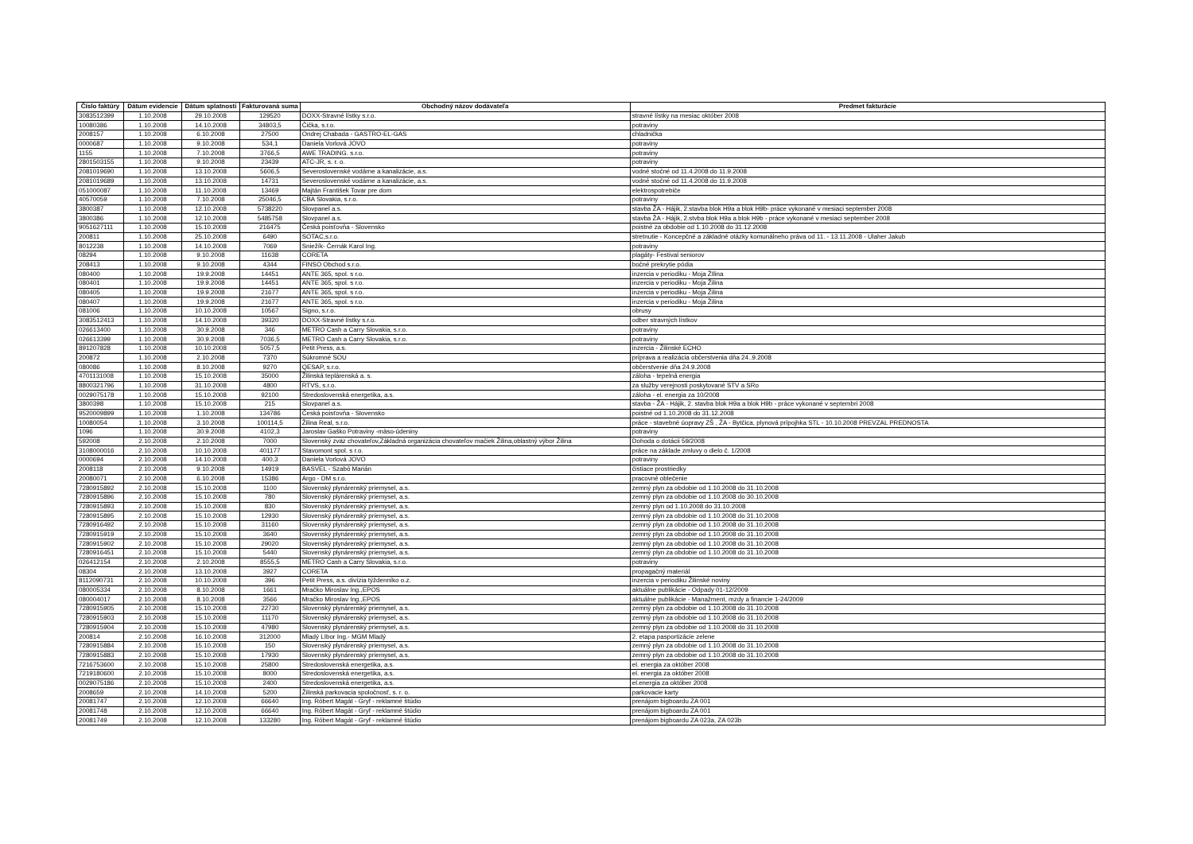| Číslo faktúry | Dátum evidencie | Dátum splatnosti | Fakturovaná suma | Obchodný názov dodávateľa | Predmet fakturácie |
| --- | --- | --- | --- | --- | --- |
| 3083512399 | 1.10.2008 | 29.10.2008 | 129520 | DOXX-Stravné lístky s.r.o. | stravné lístky na mesiac október 2008 |
| 10080386 | 1.10.2008 | 14.10.2008 | 34803,5 | Čička, s.r.o. | potraviny |
| 2008157 | 1.10.2008 | 6.10.2008 | 27500 | Ondrej Chabada - GASTRO-EL-GAS | chladnička |
| 0000687 | 1.10.2008 | 9.10.2008 | 534,1 | Daniela Vorlová JOVO | potraviny |
| 1155 | 1.10.2008 | 7.10.2008 | 3766,5 | AWE TRADING. s.r.o. | potraviny |
| 2801503155 | 1.10.2008 | 9.10.2008 | 23439 | ATC-JR, s. r. o. | potraviny |
| 2081019690 | 1.10.2008 | 13.10.2008 | 5606,5 | Severoslovenské vodárne a kanalizácie, a.s. | vodné stočné od 11.4.2008 do 11.9.2008 |
| 2081019689 | 1.10.2008 | 13.10.2008 | 14731 | Severoslovenské vodárne a kanalizácie, a.s. | vodné stočné od 11.4.2008 do 11.9.2008 |
| 051000087 | 1.10.2008 | 11.10.2008 | 13469 | Majtán František Tovar pre dom | elektrospotrebiče |
| 40570059 | 1.10.2008 | 7.10.2008 | 25046,5 | CBA Slovakia, s.r.o. | potraviny |
| 3800387 | 1.10.2008 | 12.10.2008 | 5738220 | Slovpanel a.s. | stavba ŽA - Hájik, 2.stavba blok H9a a blok H9b- práce vykonané v mesiaci september 2008 |
| 3800386 | 1.10.2008 | 12.10.2008 | 5485758 | Slovpanel a.s. | stavba ŽA - Hájik, 2.stvba blok H9a a blok H9b - práce vykonané v mesiaci september 2008 |
| 9051627111 | 1.10.2008 | 15.10.2008 | 216475 | Česká poisťovňa - Slovensko | poistné za obdobie od 1.10.2008 do 31.12.2008 |
| 200811 | 1.10.2008 | 25.10.2008 | 6490 | SOTAC,s.r.o. | stretnutie - Koncepčné a základné otázky komunálneho práva od 11. - 13.11.2008 - Ulaher Jakub |
| 8012238 | 1.10.2008 | 14.10.2008 | 7069 | Sniežík- Černák Karol Ing. | potraviny |
| 08294 | 1.10.2008 | 9.10.2008 | 11638 | CORETA | plagáty- Festival seniorov |
| 208413 | 1.10.2008 | 9.10.2008 | 4344 | FINSO Obchod s.r.o. | bočné prekrytie pódia |
| 080400 | 1.10.2008 | 19.9.2008 | 14451 | ANTE 365, spol. s r.o. | inzercia v periodiku - Moja ŽIlina |
| 080401 | 1.10.2008 | 19.9.2008 | 14451 | ANTE 365, spol. s r.o. | inzercia v periodiku - Moja Žilina |
| 080405 | 1.10.2008 | 19.9.2008 | 21677 | ANTE 365, spol. s r.o. | inzercia v periodiku - Moja Žilina |
| 080407 | 1.10.2008 | 19.9.2008 | 21677 | ANTE 365, spol. s r.o. | inzercia v periodiku - Moja Žilina |
| 081006 | 1.10.2008 | 10.10.2008 | 10567 | Signo, s.r.o. | obrusy |
| 3083512413 | 1.10.2008 | 14.10.2008 | 39320 | DOXX-Stravné lístky s.r.o. | odber stravných lístkov |
| 026613400 | 1.10.2008 | 30.9.2008 | 346 | METRO Cash a Carry Slovakia, s.r.o. | potraviny |
| 026613399 | 1.10.2008 | 30.9.2008 | 7036,5 | METRO Cash a Carry Slovakia, s.r.o. | potraviny |
| 891207828 | 1.10.2008 | 10.10.2008 | 5057,5 | Petit Press, a.s. | inzercia - Žilinské ECHO |
| 200872 | 1.10.2008 | 2.10.2008 | 7370 | Súkromné SOU | príprava a realizácia občerstvenia dňa 24..9.2008 |
| 080086 | 1.10.2008 | 8.10.2008 | 9270 | QESAP, s.r.o. | občerstvenie dňa 24.9.2008 |
| 4701131008 | 1.10.2008 | 15.10.2008 | 35000 | Žilinská teplárenská a. s. | záloha - tepelná energia |
| 8800321796 | 1.10.2008 | 31.10.2008 | 4800 | RTVS, s.r.o. | za služby verejnosti poskytované STV a SRo |
| 0029075178 | 1.10.2008 | 15.10.2008 | 92100 | Stredoslovenská energetika, a.s. | záloha - el. energia za 10/2008 |
| 3800398 | 1.10.2008 | 15.10.2008 | 215 | Slovpanel a.s. | stavba - ŽA - Hájik, 2. stavba blok H9a a blok H9b - práce vykonané v septembri 2008 |
| 9520009899 | 1.10.2008 | 1.10.2008 | 134786 | Česká poisťovňa - Slovensko | poistné od 1.10.2008 do 31.12.2008 |
| 10080054 | 1.10.2008 | 3.10.2008 | 100114,5 | Žilina Real, s.r.o. | práce - stavebné úopravy ZŠ , ŽA - Bytčica, plynová prípojhka STL - 10.10.2008 PREVZAL PREDNOSTA |
| 1096 | 1.10.2008 | 30.9.2008 | 4102,3 | Jaroslav Gaško Potraviny -mäso-údeniny | potraviny |
| 592008 | 2.10.2008 | 2.10.2008 | 7000 | Slovenský zväz chovateľov,Základná organizácia chovateľov mačiek Žilina,oblastný výbor Žilina | Dohoda o dotácii 59/2008 |
| 3108000016 | 2.10.2008 | 10.10.2008 | 401177 | Stavomont spol. s r.o. | práce na základe zmluvy o dielo č. 1/2008 |
| 0000694 | 2.10.2008 | 14.10.2008 | 400,3 | Daniela Vorlová JOVO | potraviny |
| 2008118 | 2.10.2008 | 9.10.2008 | 14919 | BASVEL - Szabó Marián | čistiace prostriedky |
| 20080071 | 2.10.2008 | 6.10.2008 | 15386 | Argo - DM s.r.o. | pracovné oblečenie |
| 7280915892 | 2.10.2008 | 15.10.2008 | 1100 | Slovenský plynárenský priemysel, a.s. | zemný plyn za obdobie od 1.10.2008 do 31.10.2008 |
| 7280915896 | 2.10.2008 | 15.10.2008 | 780 | Slovenský plynárenský priemysel, a.s. | zemný plyn za obdobie od 1.10.2008 do 30.10.2008 |
| 7280915893 | 2.10.2008 | 15.10.2008 | 830 | Slovenský plynárenský priemysel, a.s. | zemný plyn od 1.10.2008 do 31.10.2008 |
| 7280915895 | 2.10.2008 | 15.10.2008 | 12930 | Slovenský plynárenský priemysel, a.s. | zemný plyn za obdobie od 1.10.2008 do 31.10.2008 |
| 7280916492 | 2.10.2008 | 15.10.2008 | 31160 | Slovenský plynárenský priemysel, a.s. | zemný plyn za obdobie od 1.10.2008 do 31.10.2008 |
| 7280915919 | 2.10.2008 | 15.10.2008 | 3640 | Slovenský plynárenský priemysel, a.s. | zemný plyn za obdobie od 1.10.2008 do 31.10.2008 |
| 7280915902 | 2.10.2008 | 15.10.2008 | 29020 | Slovenský plynárenský priemysel, a.s. | zemný plyn za obdobie od 1.10.2008 do 31.10.2008 |
| 7280916451 | 2.10.2008 | 15.10.2008 | 5440 | Slovenský plynárenský priemysel, a.s. | zemný plyn za obdobie od 1.10.2008 do 31.10.2008 |
| 026412154 | 2.10.2008 | 2.10.2008 | 8555,5 | METRO Cash a Carry Slovakia, s.r.o. | potraviny |
| 08304 | 2.10.2008 | 13.10.2008 | 3927 | CORETA | propagačný materiál |
| 8112090731 | 2.10.2008 | 10.10.2008 | 396 | Petit Press, a.s. divízia týždenníko o.z. | inzercia v periodiku Žilinské noviny |
| 080005334 | 2.10.2008 | 8.10.2008 | 1661 | Mračko Miroslav Ing.,EPOS | aktuálne publikácie - Odpady 01-12/2009 |
| 080004017 | 2.10.2008 | 8.10.2008 | 3566 | Mračko Miroslav Ing.,EPOS | aktuálne publikácie - Manažment, mzdy a financie 1-24/2009 |
| 7280915905 | 2.10.2008 | 15.10.2008 | 22730 | Slovenský plynárenský priemysel, a.s. | zemný plyn za obdobie od 1.10.2008 do 31.10.2008 |
| 7280915903 | 2.10.2008 | 15.10.2008 | 11170 | Slovenský plynárenský priemysel, a.s. | zemný plyn za obdobie od 1.10.2008 do 31.10.2008 |
| 7280915904 | 2.10.2008 | 15.10.2008 | 47980 | Slovenský plynárenský priemysel, a.s. | zemný plyn za obdobie od 1.10.2008 do 31.10.2008 |
| 200814 | 2.10.2008 | 16.10.2008 | 312000 | Mladý LIbor Ing.- MGM Mladý | 2. etapa pasportizácie zelene |
| 7280915884 | 2.10.2008 | 15.10.2008 | 150 | Slovenský plynárenský priemysel, a.s. | zemný plyn za obdobie od 1.10.2008 do 31.10.2008 |
| 7280915883 | 2.10.2008 | 15.10.2008 | 17930 | Slovenský plynárenský priemysel, a.s. | zemný plyn za obdobie od 1.10.2008 do 31.10.2008 |
| 7216753600 | 2.10.2008 | 15.10.2008 | 25800 | Stredoslovenská energetika, a.s. | el. energia za október 2008 |
| 7219180600 | 2.10.2008 | 15.10.2008 | 8000 | Stredoslovenská energetika, a.s. | el. energia za október 2008 |
| 0029075186 | 2.10.2008 | 15.10.2008 | 2400 | Stredoslovenská energetika, a.s. | el.energia za október 2008 |
| 2008659 | 2.10.2008 | 14.10.2008 | 5200 | Žilinská parkovacia spoločnosť, s. r. o. | parkovacie karty |
| 20081747 | 2.10.2008 | 12.10.2008 | 66640 | Ing. Róbert Magát - Gryf - reklamné štúdio | prenájom bigboardu ZA 001 |
| 20081748 | 2.10.2008 | 12.10.2008 | 66640 | Ing. Róbert Magát - Gryf - reklamné štúdio | prenájom bigboardu ZA 001 |
| 20081749 | 2.10.2008 | 12.10.2008 | 133280 | Ing. Róbert Magát - Gryf - reklamné štúdio | prenájom bigboardu ZA 023a, ZA 023b |